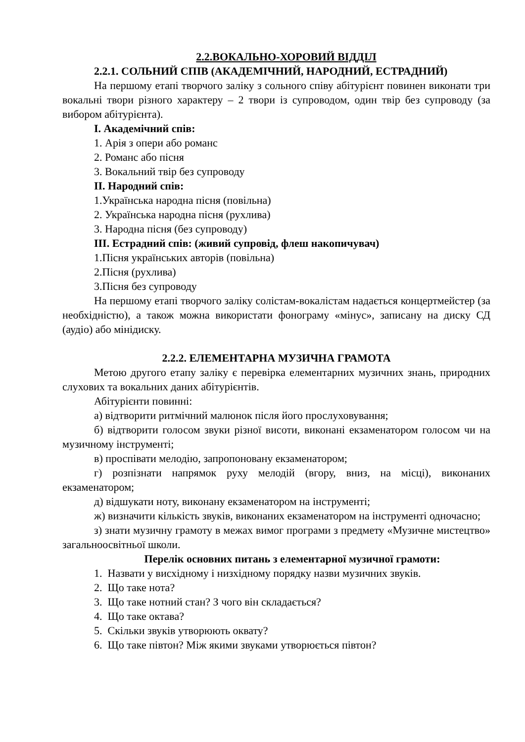2.2.ВОКАЛЬНО-ХОРОВИЙ ВІДДІЛ
2.2.1. СОЛЬНИЙ СПІВ (АКАДЕМІЧНИЙ, НАРОДНИЙ, ЕСТРАДНИЙ)
На першому етапі творчого заліку з сольного співу абітурієнт повинен виконати три вокальні твори різного характеру – 2 твори із супроводом, один твір без супроводу (за вибором абітурієнта).
I. Академічний спів:
1. Арія з опери або романс
2. Романс або пісня
3. Вокальний твір без супроводу
II. Народний спів:
1.Українська народна пісня (повільна)
2. Українська народна пісня (рухлива)
3. Народна пісня (без супроводу)
III. Естрадний спів: (живий супровід, флеш накопичувач)
1.Пісня українських авторів (повільна)
2.Пісня (рухлива)
3.Пісня без супроводу
На першому етапі творчого заліку солістам-вокалістам надається концертмейстер (за необхідністю), а також можна використати фонограму «мінус», записану на диску СД (аудіо) або мінідиску.
2.2.2. ЕЛЕМЕНТАРНА МУЗИЧНА ГРАМОТА
Метою другого етапу заліку є перевірка елементарних музичних знань, природних слухових та вокальних даних абітурієнтів.
Абітурієнти повинні:
а) відтворити ритмічний малюнок після його прослуховування;
б) відтворити голосом звуки різної висоти, виконані екзаменатором голосом чи на музичному інструменті;
в) проспівати мелодію, запропоновану екзаменатором;
г) розпізнати напрямок руху мелодій (вгору, вниз, на місці), виконаних екзаменатором;
д) відшукати ноту, виконану екзаменатором на інструменті;
ж) визначити кількість звуків, виконаних екзаменатором на інструменті одночасно;
з) знати музичну грамоту в межах вимог програми з предмету «Музичне мистецтво» загальноосвітньої школи.
Перелік основних питань з елементарної музичної грамоти:
1. Назвати у висхідному і низхідному порядку назви музичних звуків.
2. Що таке нота?
3. Що таке нотний стан? З чого він складається?
4. Що таке октава?
5. Скільки звуків утворюють оквату?
6. Що таке півтон? Між якими звуками утворюється півтон?